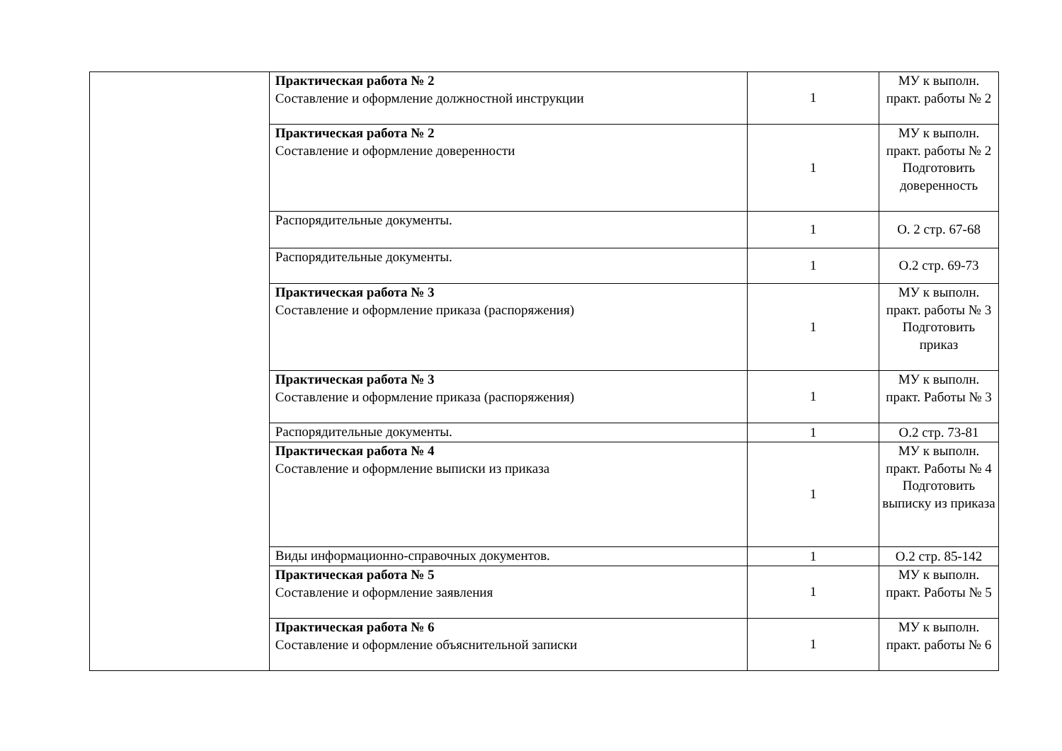| | Практическая работа № 2 Составление и оформление должностной инструкции | 1 | МУ к выполн. практ. работы № 2 |
| | Практическая работа № 2 Составление и оформление доверенности | 1 | МУ к выполн. практ. работы № 2 Подготовить доверенность |
| | Распорядительные документы. | 1 | О. 2 стр. 67-68 |
| | Распорядительные документы. | 1 | О.2 стр. 69-73 |
| | Практическая работа № 3 Составление и оформление приказа (распоряжения) | 1 | МУ к выполн. практ. работы № 3 Подготовить приказ |
| | Практическая работа № 3 Составление и оформление приказа (распоряжения) | 1 | МУ к выполн. практ. Работы № 3 |
| | Распорядительные документы. | 1 | О.2 стр. 73-81 |
| | Практическая работа № 4 Составление и оформление выписки из приказа | 1 | МУ к выполн. практ. Работы № 4 Подготовить выписку из приказа |
| | Виды информационно-справочных документов. | 1 | О.2 стр. 85-142 |
| | Практическая работа № 5 Составление и оформление заявления | 1 | МУ к выполн. практ. Работы № 5 |
| | Практическая работа № 6 Составление и оформление объяснительной записки | 1 | МУ к выполн. практ. работы № 6 |